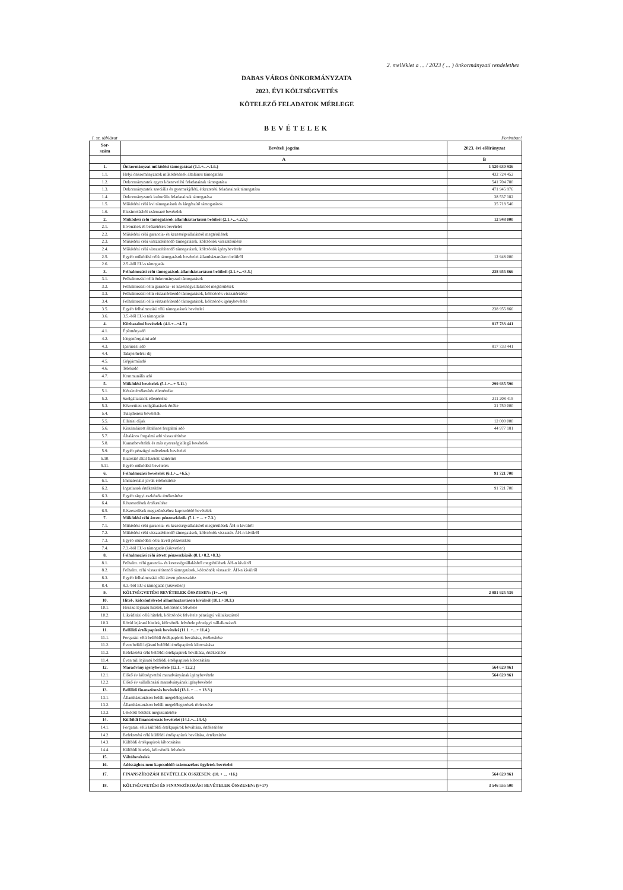2. melléklet a ... / 2023 ( ... ) önkormányzati rendelethez
DABAS VÁROS ÖNKORMÁNYZATA
2023. ÉVI KÖLTSÉGVETÉS
KÖTELEZŐ FELADATOK MÉRLEGE
BEVÉTELEK
I. sz. táblázat Forintban!
| Sor- szám | Bevételi jogcím | 2023. évi előirányzat |
| --- | --- | --- |
| | A | B |
| 1. | Önkormányzat működési támogatásai (1.1.+...+.1.6.) | 1 520 630 936 |
| 1.1. | Helyi önkormányzatok működésének általános támogatása | 432 724 452 |
| 1.2. | Önkormányzatok egyes köznevelési feladatainak támogatása | 541 704 780 |
| 1.3. | Önkormányzatok szociális és gyermekjóléti, étkeztetési feladatainak támogatása | 471 945 976 |
| 1.4. | Önkormányzatok kulturális feladatainak támogatása | 38 537 182 |
| 1.5. | Működési célú kvi támogatások és kiegészítő támogatások | 35 718 546 |
| 1.6. | Elszámolásból származó bevételek | |
| 2. | Működési célú támogatások államháztartáson belülről (2.1.+...+.2.5.) | 12 948 000 |
| 2.1. | Elvonások és befizetések bevételei | |
| 2.2. | Működési célú garancia- és kezességvállalásból megtérülések | |
| 2.3. | Működési célú visszatérítendő támogatások, kölcsönök visszatérülése | |
| 2.4. | Működési célú visszatérítendő támogatások, kölcsönök igénybevétele | |
| 2.5. | Egyéb működési célú támogatások bevételei államháztartáson belülről | 12 948 000 |
| 2.6. | 2.5.-ből EU-s támogatás | |
| 3. | Felhalmozási célú támogatások államháztartáson belülről (3.1.+...+3.5.) | 238 955 866 |
| 3.1. | Felhalmozási célú önkormányzati támogatások | |
| 3.2. | Felhalmozási célú garancia- és kezességvállalásból megtérülések | |
| 3.3. | Felhalmozási célú visszatérítendő támogatások, kölcsönök visszatérülése | |
| 3.4. | Felhalmozási célú visszatérítendő támogatások, kölcsönök igénybevétele | |
| 3.5. | Egyéb felhalmozási célú támogatások bevételei | 238 955 866 |
| 3.6. | 3.5.-ből EU-s támogatás | |
| 4. | Közhatalmi bevételek (4.1.+...+4.7.) | 817 733 441 |
| 4.1. | Építményadó | |
| 4.2. | Idegenforgalmi adó | |
| 4.3. | Iparűzési adó | 817 733 441 |
| 4.4. | Talajterhelési díj | |
| 4.5. | Gépjárműadó | |
| 4.6. | Telekadó | |
| 4.7. | Kommunális adó | |
| 5. | Működési bevételek (5.1.+...+ 5.11.) | 299 935 596 |
| 5.1. | Készletértékesítés ellenértéke | |
| 5.2. | Szolgáltatások ellenértéke | 211 208 415 |
| 5.3. | Közvetített szolgáltatások értéke | 31 750 000 |
| 5.4. | Tulajdonosi bevételek | |
| 5.5. | Ellátási díjak | 12 000 000 |
| 5.6. | Kiszámlázott általános forgalmi adó | 44 977 181 |
| 5.7. | Általános forgalmi adó visszatérítése | |
| 5.8. | Kamatbevételek és más nyereségjellegű bevételek | |
| 5.9. | Egyéb pénzügyi műveletek bevételei | |
| 5.10. | Biztosító által fizetett kártérítés | |
| 5.11. | Egyéb működési bevételek | |
| 6. | Felhalmozási bevételek (6.1.+...+6.5.) | 91 721 700 |
| 6.1. | Immateriális javak értékesítése | |
| 6.2. | Ingatlanok értékesítése | 91 721 700 |
| 6.3. | Egyéb tárgyi eszközök értékesítése | |
| 6.4. | Részesedések értékesítése | |
| 6.5. | Részesedések megszűnéséhez kapcsolódó bevételek | |
| 7. | Működési célú átvett pénzeszközök (7.1. + ... + 7.3.) | |
| 7.1. | Működési célú garancia- és kezességvállalásból megtérülések ÁH-n kívülről | |
| 7.2. | Működési célú visszatérítendő támogatások, kölcsönök visszatér. ÁH-n kívülről | |
| 7.3. | Egyéb működési célú átvett pénzeszköz | |
| 7.4. | 7.3.-ból EU-s támogatás (közvetlen) | |
| 8. | Felhalmozási célú átvett pénzeszközök (8.1.+8.2.+8.3.) | |
| 8.1. | Felhalm. célú garancia- és kezességvállalásból megtérülések ÁH-n kívülről | |
| 8.2. | Felhalm. célú visszatérítendő támogatások, kölcsönök visszatér. ÁH-n kívülről | |
| 8.3. | Egyéb felhalmozási célú átvett pénzeszköz | |
| 8.4. | 8.3.-ból EU-s támogatás (közvetlen) | |
| 9. | KÖLTSÉGVETÉSI BEVÉTELEK ÖSSZESEN: (1+...+8) | 2 981 925 539 |
| 10. | Hitel-, kölcsönfelvétel államháztartáson kívülről (10.1.+10.3.) | |
| 10.1. | Hosszú lejáratú hitelek, kölcsönök felvétele | |
| 10.2. | Likviditási célú hitelek, kölcsönök felvétele pénzügyi vállalkozástól | |
| 10.3. | Rövid lejáratú hitelek, kölcsönök felvétele pénzügyi vállalkozástól | |
| 11. | Belföldi értékpapírok bevételei (11.1. +...+ 11.4.) | |
| 11.1. | Forgatási célú belföldi értékpapírok beváltása, értékesítése | |
| 11.2. | Éven belüli lejáratú belföldi értékpapírok kibocsátása | |
| 11.3. | Befektetési célú belföldi értékpapírok beváltása, értékesítése | |
| 11.4. | Éven túli lejáratú belföldi értékpapírok kibocsátása | |
| 12. | Maradvány igénybevétele (12.1. + 12.2.) | 564 629 961 |
| 12.1. | Előző év költségvetési maradványának igénybevétele | 564 629 961 |
| 12.2. | Előző év vállalkozási maradványának igénybevétele | |
| 13. | Belföldi finanszírozás bevételei (13.1. + ... + 13.3.) | |
| 13.1. | Államháztartáson belüli megelőlegezések | |
| 13.2. | Államháztartáson belüli megelőlegezések törlesztése | |
| 13.3. | Lekötött betétek megszüntetése | |
| 14. | Külföldi finanszírozás bevételei (14.1.+...14.4.) | |
| 14.1. | Forgatási célú külföldi értékpapírok beváltása, értékesítése | |
| 14.2. | Befektetési célú külföldi értékpapírok beváltása, értékesítése | |
| 14.3. | Külföldi értékpapírok kibocsátása | |
| 14.4. | Külföldi hitelek, kölcsönök felvétele | |
| 15. | Váltóbevételek | |
| 16. | Adóssághoz nem kapcsolódó származékos ügyletek bevételei | |
| 17. | FINANSZÍROZÁSI BEVÉTELEK ÖSSZESEN: (10. + ... +16.) | 564 629 961 |
| 18. | KÖLTSÉGVETÉSI ÉS FINANSZÍROZÁSI BEVÉTELEK ÖSSZESEN: (9+17) | 3 546 555 500 |